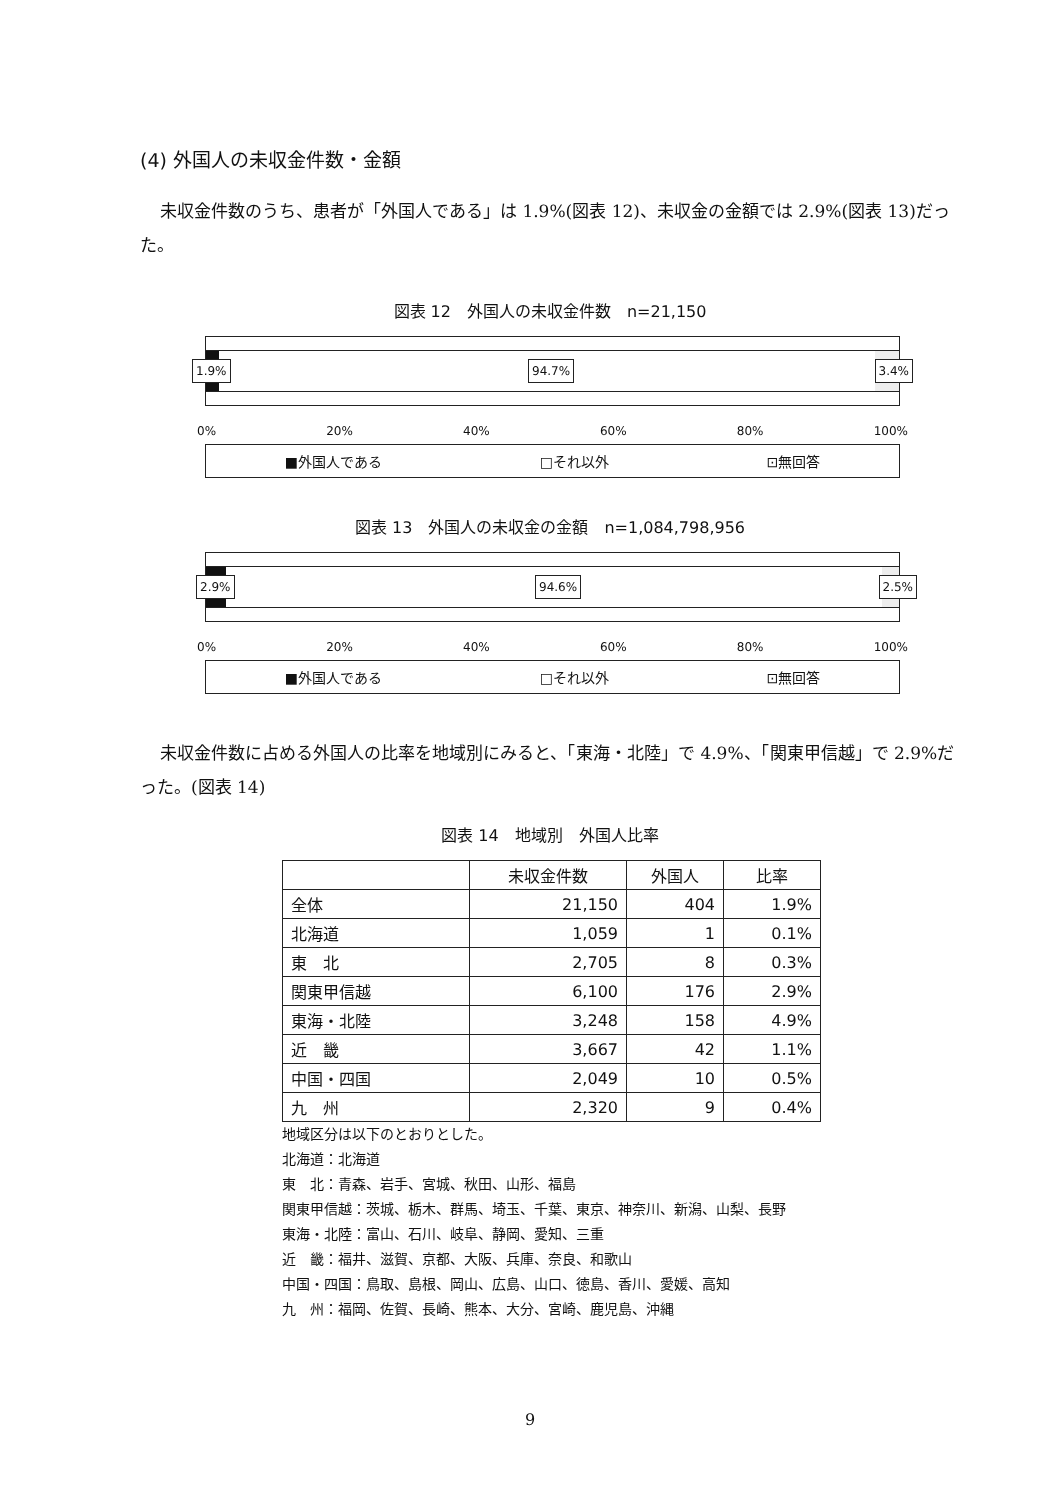(4) 外国人の未収金件数・金額
未収金件数のうち、患者が「外国人である」は 1.9%(図表 12)、未収金の金額では 2.9%(図表 13)だった。
図表 12　外国人の未収金件数　n=21,150
1.9% 94.7% 3.4%
0% 20% 40% 60% 80% 100%
■外国人である □それ以外 ⊡無回答
図表 13　外国人の未収金の金額　n=1,084,798,956
2.9% 94.6% 2.5%
0% 20% 40% 60% 80% 100%
■外国人である □それ以外 ⊡無回答
未収金件数に占める外国人の比率を地域別にみると、「東海・北陸」で 4.9%、「関東甲信越」で 2.9%だった。(図表 14)
図表 14　地域別　外国人比率
| | 未収金件数 | 外国人 | 比率 |
| --- | --- | --- | --- |
| 全体 | 21,150 | 404 | 1.9% |
| 北海道 | 1,059 | 1 | 0.1% |
| 東 北 | 2,705 | 8 | 0.3% |
| 関東甲信越 | 6,100 | 176 | 2.9% |
| 東海・北陸 | 3,248 | 158 | 4.9% |
| 近 畿 | 3,667 | 42 | 1.1% |
| 中国・四国 | 2,049 | 10 | 0.5% |
| 九 州 | 2,320 | 9 | 0.4% |
地域区分は以下のとおりとした。
北海道：北海道
東　北：青森、岩手、宮城、秋田、山形、福島
関東甲信越：茨城、栃木、群馬、埼玉、千葉、東京、神奈川、新潟、山梨、長野
東海・北陸：富山、石川、岐阜、静岡、愛知、三重
近　畿：福井、滋賀、京都、大阪、兵庫、奈良、和歌山
中国・四国：鳥取、島根、岡山、広島、山口、徳島、香川、愛媛、高知
九　州：福岡、佐賀、長崎、熊本、大分、宮崎、鹿児島、沖縄
9